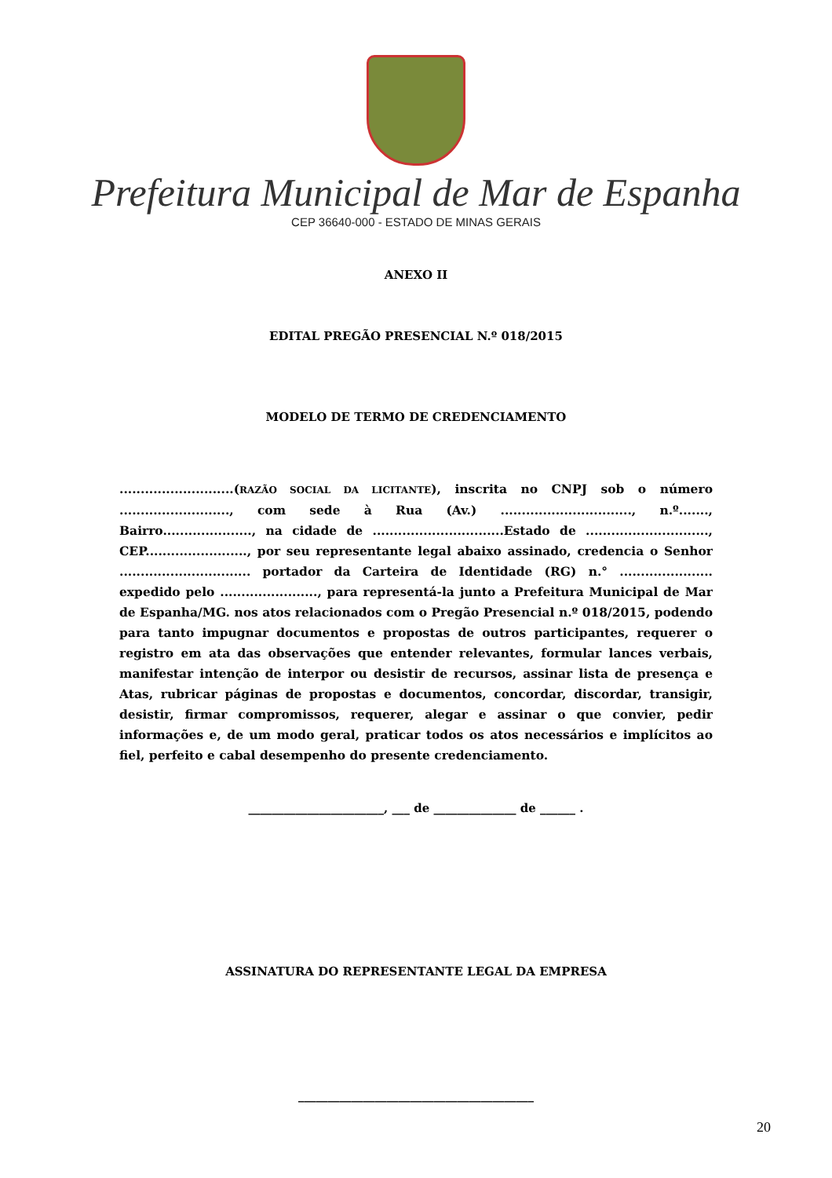Prefeitura Municipal de Mar de Espanha
CEP 36640-000 - ESTADO DE MINAS GERAIS
ANEXO II
EDITAL PREGÃO PRESENCIAL N.º 018/2015
MODELO DE TERMO DE CREDENCIAMENTO
...........................(RAZÃO SOCIAL DA LICITANTE), inscrita no CNPJ sob o número .........................., com sede à Rua (Av.) ..............................., n.º......., Bairro....................., na cidade de ...............................Estado de ............................., CEP........................, por seu representante legal abaixo assinado, credencia o Senhor ............................... portador da Carteira de Identidade (RG) n.° ...................... expedido pelo ......................., para representá-la junto a Prefeitura Municipal de Mar de Espanha/MG. nos atos relacionados com o Pregão Presencial n.º 018/2015, podendo para tanto impugnar documentos e propostas de outros participantes, requerer o registro em ata das observações que entender relevantes, formular lances verbais, manifestar intenção de interpor ou desistir de recursos, assinar lista de presença e Atas, rubricar páginas de propostas e documentos, concordar, discordar, transigir, desistir, firmar compromissos, requerer, alegar e assinar o que convier, pedir informações e, de um modo geral, praticar todos os atos necessários e implícitos ao fiel, perfeito e cabal desempenho do presente credenciamento.
_______________________, ___ de ______________ de ______ .
ASSINATURA DO REPRESENTANTE LEGAL DA EMPRESA
________________________________________
20